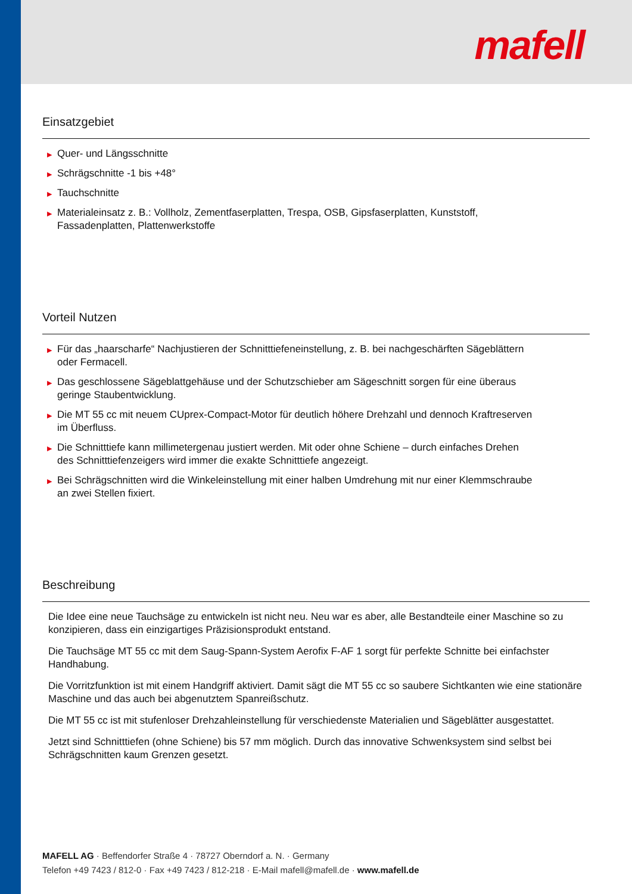mafell
Einsatzgebiet
▶ Quer- und Längsschnitte
▶ Schrägschnitte -1 bis +48°
▶ Tauchschnitte
▶ Materialeinsatz z. B.: Vollholz, Zementfaserplatten, Trespa, OSB, Gipsfaserplatten, Kunststoff,
Fassadenplatten, Plattenwerkstoffe
Vorteil Nutzen
▶ Für das „haarscharfe“ Nachjustieren der Schnitttiefeneinstellung, z. B. bei nachgeschärften Sägeblättern
oder Fermacell.
▶ Das geschlossene Sägeblattgehäuse und der Schutzschieber am Sägeschnitt sorgen für eine überaus
geringe Staubentwicklung.
▶ Die MT 55 cc mit neuem CUprex-Compact-Motor für deutlich höhere Drehzahl und dennoch Kraftreserven
im Überfluss.
▶ Die Schnitttiefe kann millimetergenau justiert werden. Mit oder ohne Schiene – durch einfaches Drehen
des Schnitttiefenzeigers wird immer die exakte Schnitttiefe angezeigt.
▶ Bei Schrägschnitten wird die Winkeleinstellung mit einer halben Umdrehung mit nur einer Klemmschraube
an zwei Stellen fixiert.
Beschreibung
Die Idee eine neue Tauchsäge zu entwickeln ist nicht neu. Neu war es aber, alle Bestandteile einer Maschine so zu konzipieren, dass ein einzigartiges Präzisionsprodukt entstand.
Die Tauchsäge MT 55 cc mit dem Saug-Spann-System Aerofix F-AF 1 sorgt für perfekte Schnitte bei einfachster Handhabung.
Die Vorritzfunktion ist mit einem Handgriff aktiviert. Damit sägt die MT 55 cc so saubere Sichtkanten wie eine stationäre Maschine und das auch bei abgenutztem Spanreißschutz.
Die MT 55 cc ist mit stufenloser Drehzahleinstellung für verschiedenste Materialien und Sägeblätter ausgestattet.
Jetzt sind Schnitttiefen (ohne Schiene) bis 57 mm möglich. Durch das innovative Schwenksystem sind selbst bei Schrägschnitten kaum Grenzen gesetzt.
MAFELL AG · Beffendorfer Straße 4 · 78727 Oberndorf a. N. · Germany
Telefon +49 7423 / 812-0 · Fax +49 7423 / 812-218 · E-Mail mafell@mafell.de · www.mafell.de